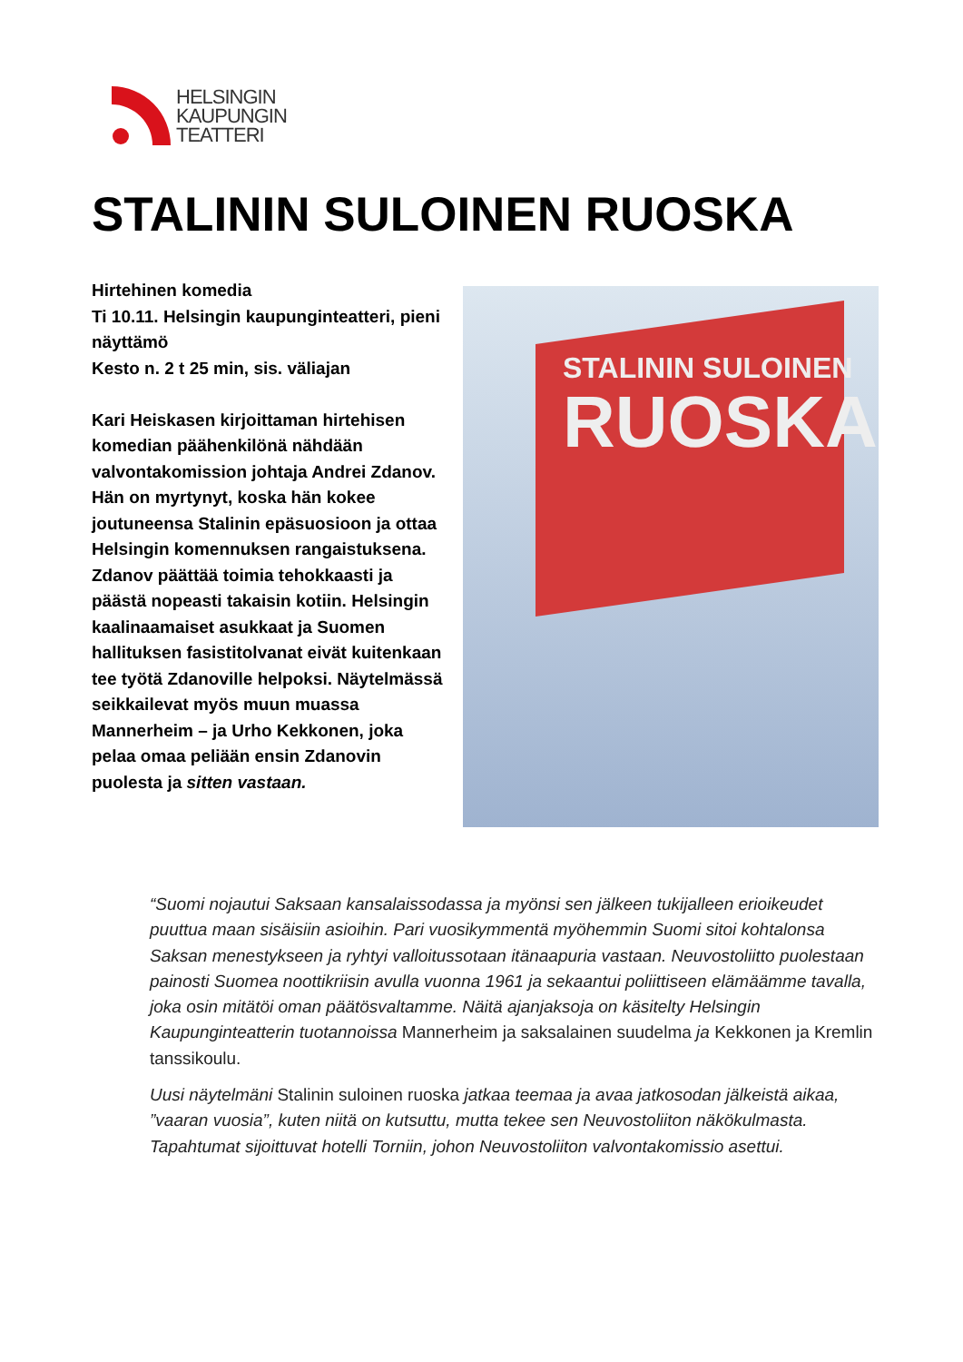HELSINGIN
KAUPUNGIN
TEATTERI
STALININ SULOINEN RUOSKA
Hirtehinen komedia
Ti 10.11. Helsingin kaupunginteatteri, pieni näyttämö
Kesto n. 2 t 25 min, sis. väliajan
Kari Heiskasen kirjoittaman hirtehisen komedian päähenkilönä nähdään valvontakomission johtaja Andrei Zdanov. Hän on myrtynyt, koska hän kokee joutuneensa Stalinin epäsuosioon ja ottaa Helsingin komennuksen rangaistuksena. Zdanov päättää toimia tehokkaasti ja päästä nopeasti takaisin kotiin. Helsingin kaalinaamaiset asukkaat ja Suomen hallituksen fasistitolvanat eivät kuitenkaan tee työtä Zdanoville helpoksi. Näytelmässä seikkailevat myös muun muassa Mannerheim – ja Urho Kekkonen, joka pelaa omaa peliään ensin Zdanovin puolesta ja sitten vastaan.
STALININ SULOINEN
RUOSKA
“Suomi nojautui Saksaan kansalaissodassa ja myönsi sen jälkeen tukijalleen erioikeudet puuttua maan sisäisiin asioihin. Pari vuosikymmentä myöhemmin Suomi sitoi kohtalonsa Saksan menestykseen ja ryhtyi valloitussotaan itänaapuria vastaan. Neuvostoliitto puolestaan painosti Suomea noottikriisin avulla vuonna 1961 ja sekaantui poliittiseen elämäämme tavalla, joka osin mitätöi oman päätösvaltamme. Näitä ajanjaksoja on käsitelty Helsingin Kaupunginteatterin tuotannoissa Mannerheim ja saksalainen suudelma ja Kekkonen ja Kremlin tanssikoulu.
Uusi näytelmäni Stalinin suloinen ruoska jatkaa teemaa ja avaa jatkosodan jälkeistä aikaa, ”vaaran vuosia”, kuten niitä on kutsuttu, mutta tekee sen Neuvostoliiton näkökulmasta. Tapahtumat sijoittuvat hotelli Torniin, johon Neuvostoliiton valvontakomissio asettui.